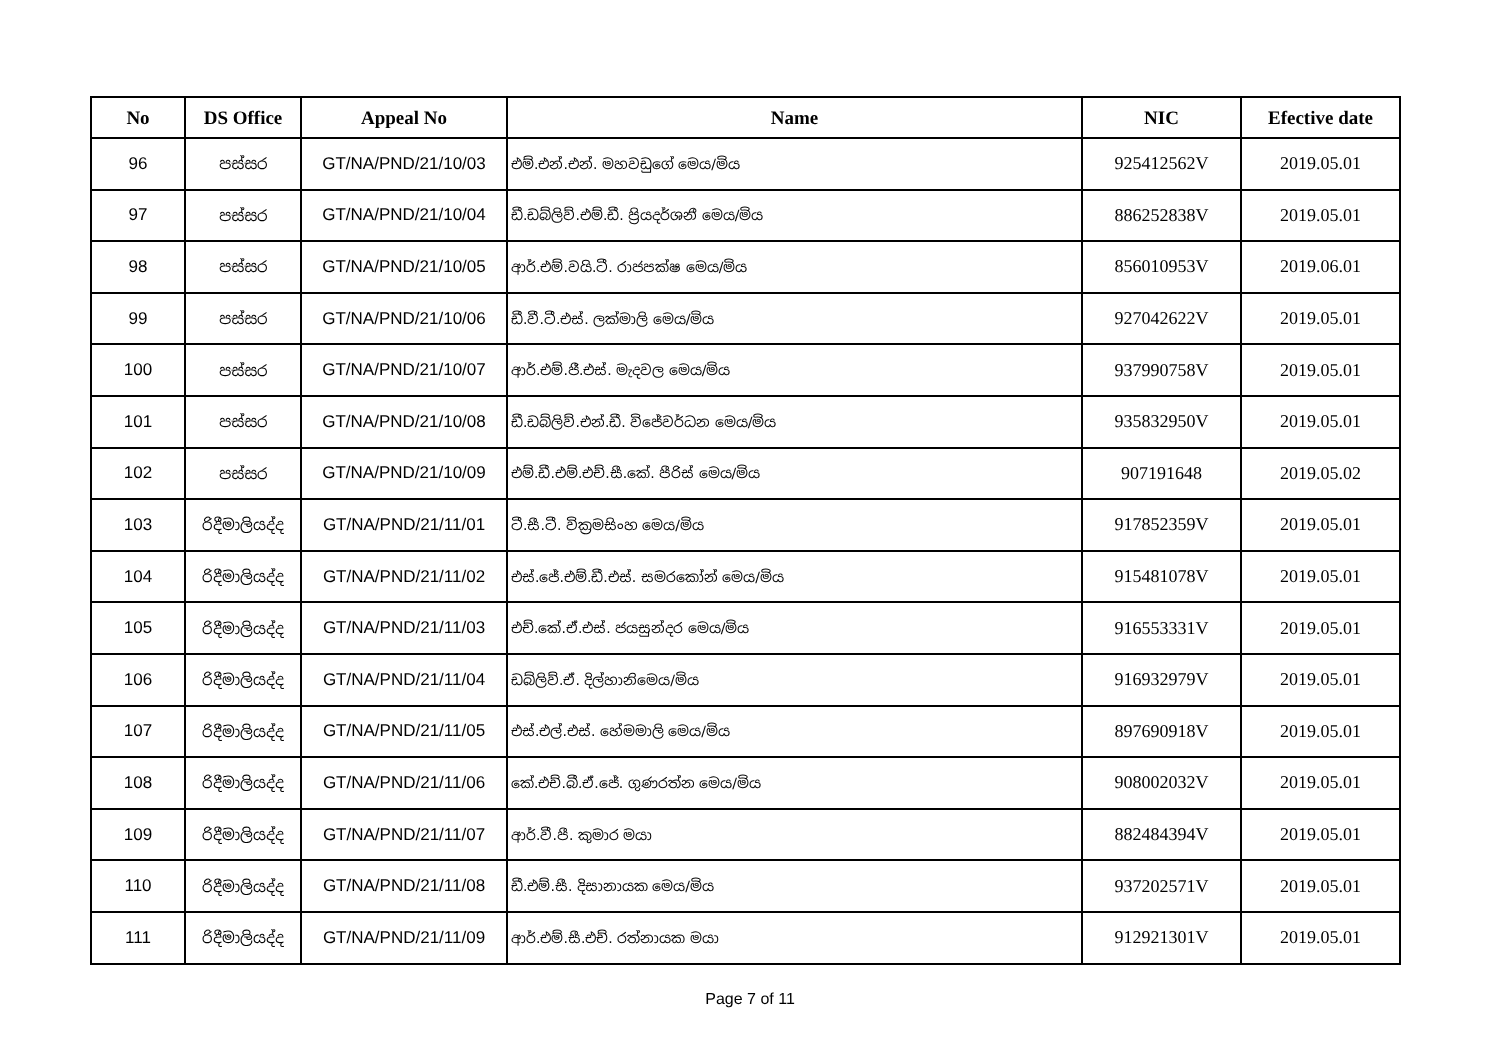| No | DS Office | Appeal No | Name | NIC | Efective date |
| --- | --- | --- | --- | --- | --- |
| 96 | පස්සර | GT/NA/PND/21/10/03 | එම්.එන්.එන්. මහවඩුගේ මෙය/මිය | 925412562V | 2019.05.01 |
| 97 | පස්සර | GT/NA/PND/21/10/04 | ඩී.ඩබ්ලිව්.එම්.ඩී. ප්‍රියදර්ශනී මෙය/මිය | 886252838V | 2019.05.01 |
| 98 | පස්සර | GT/NA/PND/21/10/05 | ආර්.එම්.වයි.ටී. රාජපක්ෂ මෙය/මිය | 856010953V | 2019.06.01 |
| 99 | පස්සර | GT/NA/PND/21/10/06 | ඩී.වී.ටී.එස්. ලක්මාලි මෙය/මිය | 927042622V | 2019.05.01 |
| 100 | පස්සර | GT/NA/PND/21/10/07 | ආර්.එම්.ජී.එස්. මැදවල මෙය/මිය | 937990758V | 2019.05.01 |
| 101 | පස්සර | GT/NA/PND/21/10/08 | ඩී.ඩබ්ලිව්.එන්.ඩී. විජේවර්ධන මෙය/මිය | 935832950V | 2019.05.01 |
| 102 | පස්සර | GT/NA/PND/21/10/09 | එම්.ඩී.එම්.එච්.සී.කේ. පීරිස් මෙය/මිය | 907191648 | 2019.05.02 |
| 103 | රිදීමාලියද්ද | GT/NA/PND/21/11/01 | ටී.සී.ටී. වික්‍රමසිංහ මෙය/මිය | 917852359V | 2019.05.01 |
| 104 | රිදීමාලියද්ද | GT/NA/PND/21/11/02 | එස්.ජේ.එම්.ඩී.එස්. සමරකෝන් මෙය/මිය | 915481078V | 2019.05.01 |
| 105 | රිදීමාලියද්ද | GT/NA/PND/21/11/03 | එච්.කේ.ඒ.එස්. ජයසුන්දර මෙය/මිය | 916553331V | 2019.05.01 |
| 106 | රිදීමාලියද්ද | GT/NA/PND/21/11/04 | ඩබ්ලිව්.ඒ. දිල්හානිමෙය/මිය | 916932979V | 2019.05.01 |
| 107 | රිදීමාලියද්ද | GT/NA/PND/21/11/05 | එස්.එල්.එස්. හේමමාලි මෙය/මිය | 897690918V | 2019.05.01 |
| 108 | රිදීමාලියද්ද | GT/NA/PND/21/11/06 | කේ.එච්.බී.ඒ.ජේ. ගුණරත්න මෙය/මිය | 908002032V | 2019.05.01 |
| 109 | රිදීමාලියද්ද | GT/NA/PND/21/11/07 | ආර්.වී.පී. කුමාර මයා | 882484394V | 2019.05.01 |
| 110 | රිදීමාලියද්ද | GT/NA/PND/21/11/08 | ඩී.එම්.සී. දිසානායක මෙය/මිය | 937202571V | 2019.05.01 |
| 111 | රිදීමාලියද්ද | GT/NA/PND/21/11/09 | ආර්.එම්.සී.එච්. රත්නායක මයා | 912921301V | 2019.05.01 |
Page 7 of 11